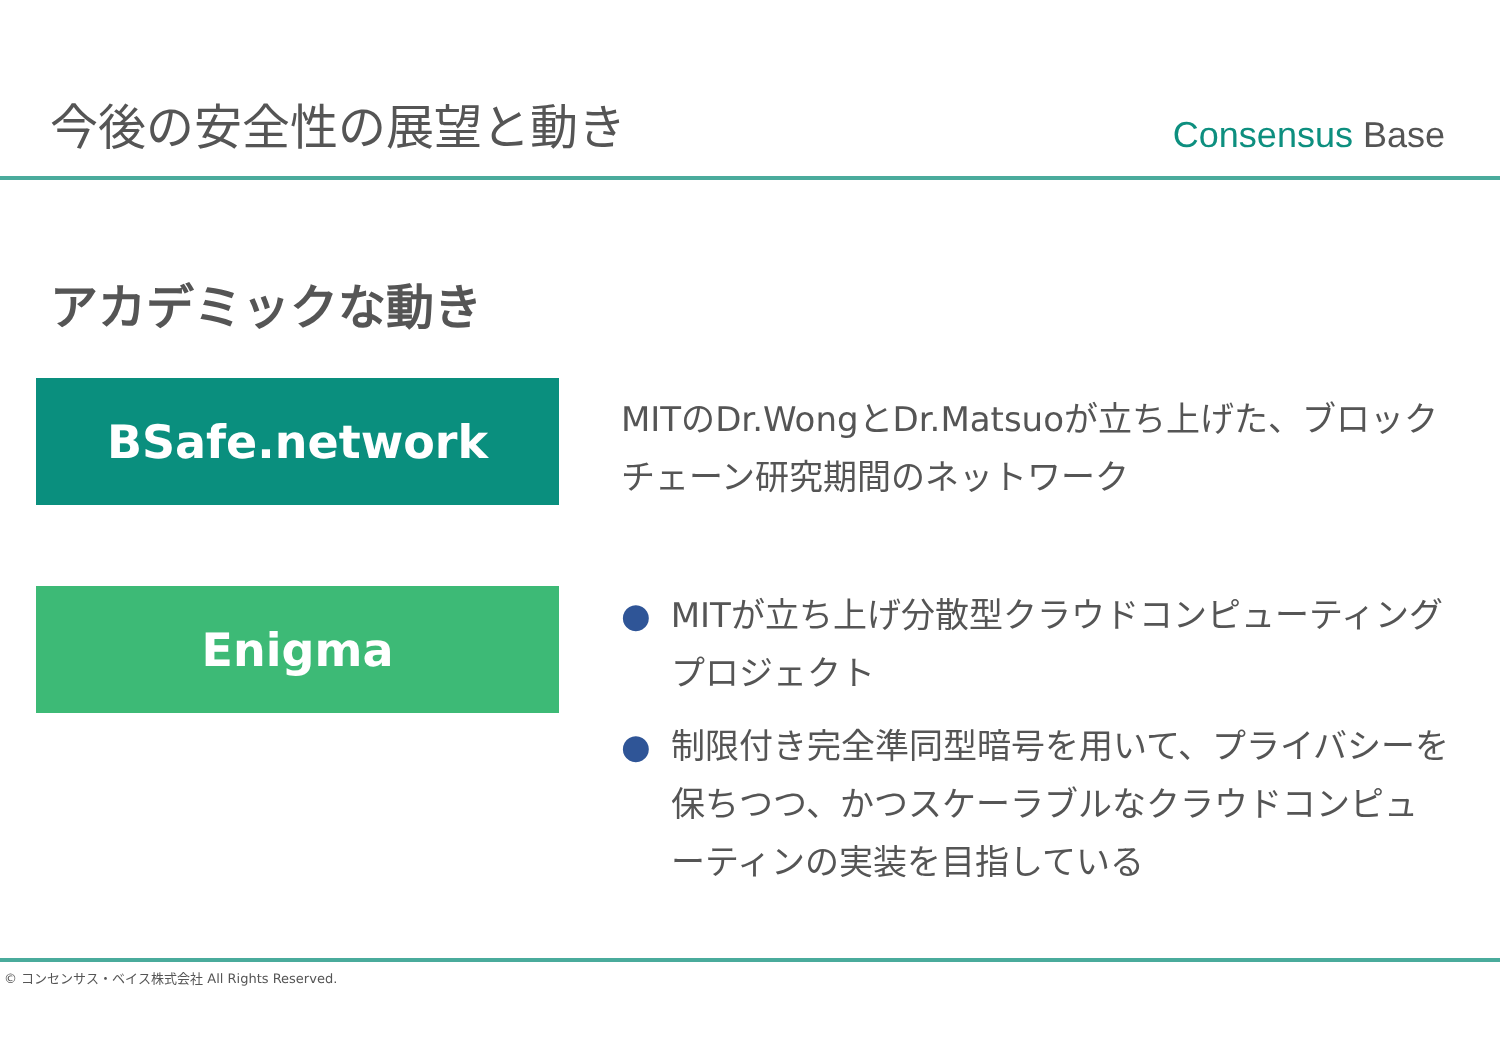今後の安全性の展望と動き
Consensus Base
アカデミックな動き
BSafe.network
MITのDr.WongとDr.Matsuoが立ち上げた、ブロックチェーン研究期間のネットワーク
Enigma
● MITが立ち上げ分散型クラウドコンピューティングプロジェクト
● 制限付き完全準同型暗号を用いて、プライバシーを保ちつつ、かつスケーラブルなクラウドコンピューティンの実装を目指している
© コンセンサス・ベイス株式会社 All Rights Reserved.